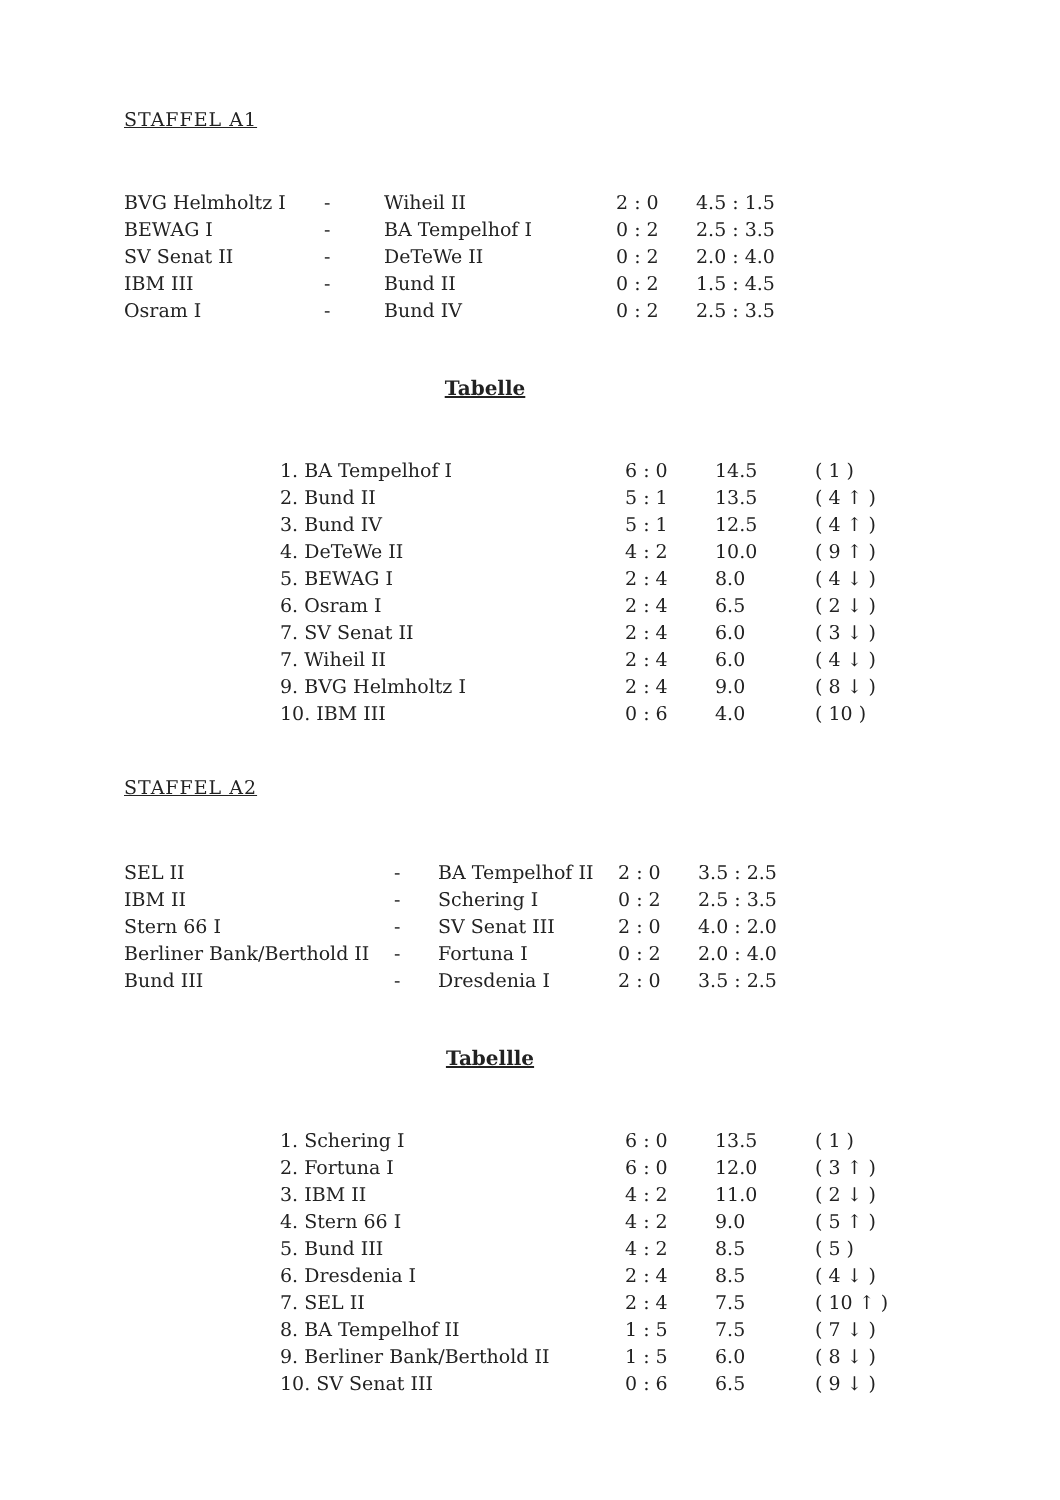STAFFEL A1
| BVG Helmholtz I | - | Wiheil II | 2 : 0 | 4.5 : 1.5 |
| BEWAG I | - | BA Tempelhof I | 0 : 2 | 2.5 : 3.5 |
| SV Senat II | - | DeTeWe II | 0 : 2 | 2.0 : 4.0 |
| IBM III | - | Bund II | 0 : 2 | 1.5 : 4.5 |
| Osram I | - | Bund IV | 0 : 2 | 2.5 : 3.5 |
Tabelle
| 1. BA Tempelhof I | 6 : 0 | 14.5 | ( 1 ) |
| 2. Bund II | 5 : 1 | 13.5 | ( 4 ↑ ) |
| 3. Bund IV | 5 : 1 | 12.5 | ( 4 ↑ ) |
| 4. DeTeWe II | 4 : 2 | 10.0 | ( 9 ↑ ) |
| 5. BEWAG I | 2 : 4 | 8.0 | ( 4 ↓ ) |
| 6. Osram I | 2 : 4 | 6.5 | ( 2 ↓ ) |
| 7. SV Senat II | 2 : 4 | 6.0 | ( 3 ↓ ) |
| 7. Wiheil II | 2 : 4 | 6.0 | ( 4 ↓ ) |
| 9. BVG Helmholtz I | 2 : 4 | 9.0 | ( 8 ↓ ) |
| 10. IBM III | 0 : 6 | 4.0 | ( 10 ) |
STAFFEL A2
| SEL II | - | BA Tempelhof II | 2 : 0 | 3.5 : 2.5 |
| IBM II | - | Schering I | 0 : 2 | 2.5 : 3.5 |
| Stern 66 I | - | SV Senat III | 2 : 0 | 4.0 : 2.0 |
| Berliner Bank/Berthold II | - | Fortuna I | 0 : 2 | 2.0 : 4.0 |
| Bund III | - | Dresdenia I | 2 : 0 | 3.5 : 2.5 |
Tabellle
| 1. Schering I | 6 : 0 | 13.5 | ( 1 ) |
| 2. Fortuna I | 6 : 0 | 12.0 | ( 3 ↑ ) |
| 3. IBM II | 4 : 2 | 11.0 | ( 2 ↓ ) |
| 4. Stern 66 I | 4 : 2 | 9.0 | ( 5 ↑ ) |
| 5. Bund III | 4 : 2 | 8.5 | ( 5 ) |
| 6. Dresdenia I | 2 : 4 | 8.5 | ( 4 ↓ ) |
| 7. SEL II | 2 : 4 | 7.5 | ( 10 ↑ ) |
| 8. BA Tempelhof II | 1 : 5 | 7.5 | ( 7 ↓ ) |
| 9. Berliner Bank/Berthold II | 1 : 5 | 6.0 | ( 8 ↓ ) |
| 10. SV Senat III | 0 : 6 | 6.5 | ( 9 ↓ ) |